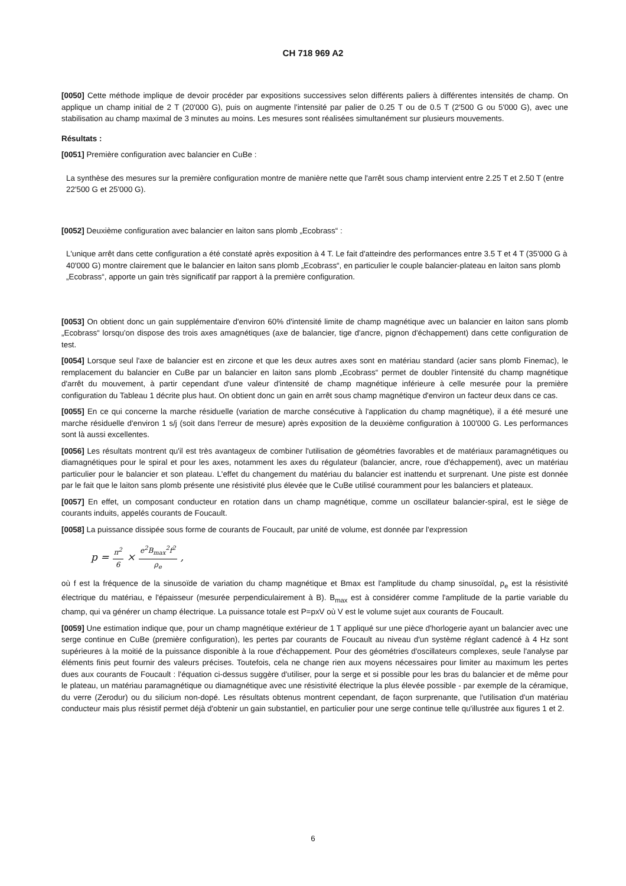CH 718 969 A2
[0050] Cette méthode implique de devoir procéder par expositions successives selon différents paliers à différentes intensités de champ. On applique un champ initial de 2 T (20'000 G), puis on augmente l'intensité par palier de 0.25 T ou de 0.5 T (2'500 G ou 5'000 G), avec une stabilisation au champ maximal de 3 minutes au moins. Les mesures sont réalisées simultanément sur plusieurs mouvements.
Résultats :
[0051] Première configuration avec balancier en CuBe :
La synthèse des mesures sur la première configuration montre de manière nette que l'arrêt sous champ intervient entre 2.25 T et 2.50 T (entre 22'500 G et 25'000 G).
[0052] Deuxième configuration avec balancier en laiton sans plomb „Ecobrass“ :
L'unique arrêt dans cette configuration a été constaté après exposition à 4 T. Le fait d'atteindre des performances entre 3.5 T et 4 T (35'000 G à 40'000 G) montre clairement que le balancier en laiton sans plomb „Ecobrass“, en particulier le couple balancier-plateau en laiton sans plomb „Ecobrass“, apporte un gain très significatif par rapport à la première configuration.
[0053] On obtient donc un gain supplémentaire d'environ 60% d'intensité limite de champ magnétique avec un balancier en laiton sans plomb „Ecobrass“ lorsqu'on dispose des trois axes amagnétiques (axe de balancier, tige d'ancre, pignon d'échappement) dans cette configuration de test.
[0054] Lorsque seul l'axe de balancier est en zircone et que les deux autres axes sont en matériau standard (acier sans plomb Finemac), le remplacement du balancier en CuBe par un balancier en laiton sans plomb „Ecobrass“ permet de doubler l'intensité du champ magnétique d'arrêt du mouvement, à partir cependant d'une valeur d'intensité de champ magnétique inférieure à celle mesurée pour la première configuration du Tableau 1 décrite plus haut. On obtient donc un gain en arrêt sous champ magnétique d'environ un facteur deux dans ce cas.
[0055] En ce qui concerne la marche résiduelle (variation de marche consécutive à l'application du champ magnétique), il a été mesuré une marche résiduelle d'environ 1 s/j (soit dans l'erreur de mesure) après exposition de la deuxième configuration à 100'000 G. Les performances sont là aussi excellentes.
[0056] Les résultats montrent qu'il est très avantageux de combiner l'utilisation de géométries favorables et de matériaux paramagnétiques ou diamagnétiques pour le spiral et pour les axes, notamment les axes du régulateur (balancier, ancre, roue d'échappement), avec un matériau particulier pour le balancier et son plateau. L'effet du changement du matériau du balancier est inattendu et surprenant. Une piste est donnée par le fait que le laiton sans plomb présente une résistivité plus élevée que le CuBe utilisé couramment pour les balanciers et plateaux.
[0057] En effet, un composant conducteur en rotation dans un champ magnétique, comme un oscillateur balancier-spiral, est le siège de courants induits, appelés courants de Foucault.
[0058] La puissance dissipée sous forme de courants de Foucault, par unité de volume, est donnée par l'expression
p = π<sup>2</sup> 6 × e<sup>2</sup>B<sub>max</sub><sup>2</sup>f<sup>2</sup> ρ<sub>e</sub>,
où f est la fréquence de la sinusoïde de variation du champ magnétique et Bmax est l'amplitude du champ sinusoïdal, ρ<sub>e</sub> est la résistivité électrique du matériau, e l'épaisseur (mesurée perpendiculairement à B). B<sub>max</sub> est à considérer comme l'amplitude de la partie variable du champ, qui va générer un champ électrique. La puissance totale est P=pxV où V est le volume sujet aux courants de Foucault.
[0059] Une estimation indique que, pour un champ magnétique extérieur de 1 T appliqué sur une pièce d'horlogerie ayant un balancier avec une serge continue en CuBe (première configuration), les pertes par courants de Foucault au niveau d'un système réglant cadencé à 4 Hz sont supérieures à la moitié de la puissance disponible à la roue d'échappement. Pour des géométries d'oscillateurs complexes, seule l'analyse par éléments finis peut fournir des valeurs précises. Toutefois, cela ne change rien aux moyens nécessaires pour limiter au maximum les pertes dues aux courants de Foucault : l'équation ci-dessus suggère d'utiliser, pour la serge et si possible pour les bras du balancier et de même pour le plateau, un matériau paramagnétique ou diamagnétique avec une résistivité électrique la plus élevée possible - par exemple de la céramique, du verre (Zerodur) ou du silicium non-dopé. Les résultats obtenus montrent cependant, de façon surprenante, que l'utilisation d'un matériau conducteur mais plus résistif permet déjà d'obtenir un gain substantiel, en particulier pour une serge continue telle qu'illustrée aux figures 1 et 2.
6